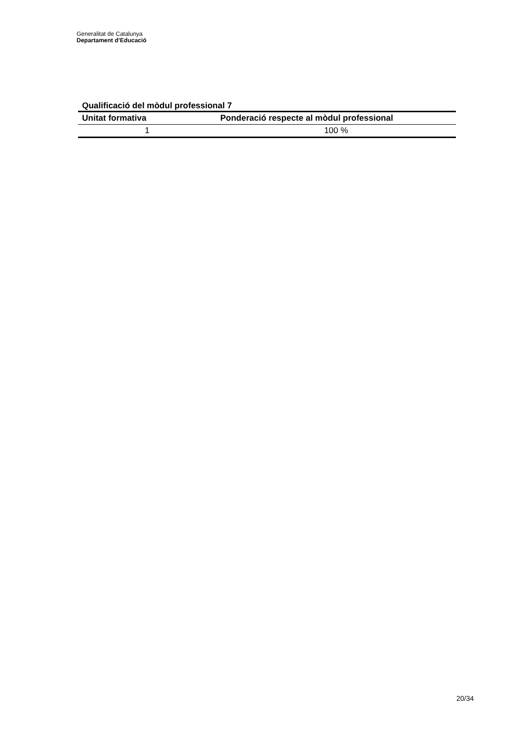Generalitat de Catalunya
Departament d’Educació
Qualificació del mòdul professional 7
| Unitat formativa | Ponderació respecte al mòdul professional |
| --- | --- |
| 1 | 100 % |
20/34